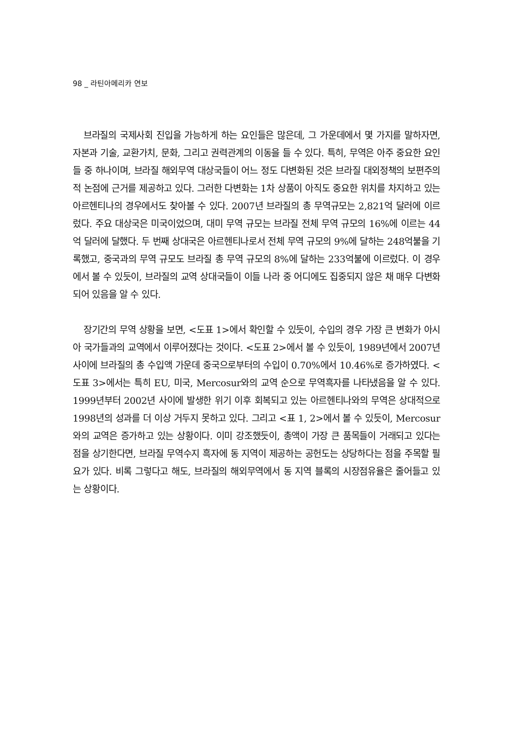98 _ 라틴아메리카 연보
브라질의 국제사회 진입을 가능하게 하는 요인들은 많은데, 그 가운데에서 몇 가지를 말하자면, 자본과 기술, 교환가치, 문화, 그리고 권력관계의 이동을 들 수 있다. 특히, 무역은 아주 중요한 요인들 중 하나이며, 브라질 해외무역 대상국들이 어느 정도 다변화된 것은 브라질 대외정책의 보편주의적 논점에 근거를 제공하고 있다. 그러한 다변화는 1차 상품이 아직도 중요한 위치를 차지하고 있는 아르헨티나의 경우에서도 찾아볼 수 있다. 2007년 브라질의 총 무역규모는 2,821억 달러에 이르렀다. 주요 대상국은 미국이었으며, 대미 무역 규모는 브라질 전체 무역 규모의 16%에 이르는 44억 달러에 달했다. 두 번째 상대국은 아르헨티나로서 전체 무역 규모의 9%에 달하는 248억불을 기록했고, 중국과의 무역 규모도 브라질 총 무역 규모의 8%에 달하는 233억불에 이르렀다. 이 경우에서 볼 수 있듯이, 브라질의 교역 상대국들이 이들 나라 중 어디에도 집중되지 않은 채 매우 다변화되어 있음을 알 수 있다.
장기간의 무역 상황을 보면, <도표 1>에서 확인할 수 있듯이, 수입의 경우 가장 큰 변화가 아시아 국가들과의 교역에서 이루어졌다는 것이다. <도표 2>에서 볼 수 있듯이, 1989년에서 2007년 사이에 브라질의 총 수입액 가운데 중국으로부터의 수입이 0.70%에서 10.46%로 증가하였다. <도표 3>에서는 특히 EU, 미국, Mercosur와의 교역 순으로 무역흑자를 나타냈음을 알 수 있다. 1999년부터 2002년 사이에 발생한 위기 이후 회복되고 있는 아르헨티나와의 무역은 상대적으로 1998년의 성과를 더 이상 거두지 못하고 있다. 그리고 <표 1, 2>에서 볼 수 있듯이, Mercosur와의 교역은 증가하고 있는 상황이다. 이미 강조했듯이, 총액이 가장 큰 품목들이 거래되고 있다는 점을 상기한다면, 브라질 무역수지 흑자에 동 지역이 제공하는 공헌도는 상당하다는 점을 주목할 필요가 있다. 비록 그렇다고 해도, 브라질의 해외무역에서 동 지역 블록의 시장점유율은 줄어들고 있는 상황이다.